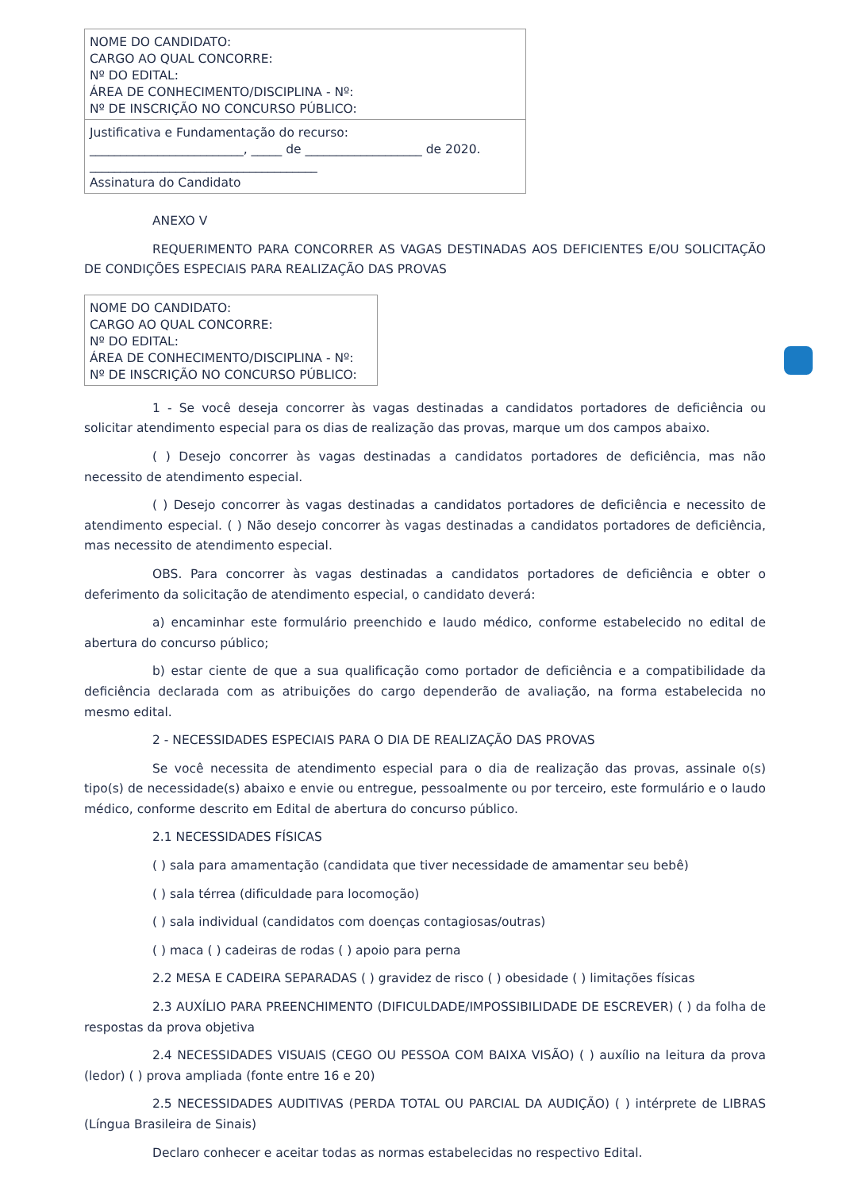| NOME DO CANDIDATO: CARGO AO QUAL CONCORRE: Nº DO EDITAL: ÁREA DE CONHECIMENTO/DISCIPLINA - Nº: Nº DE INSCRIÇÃO NO CONCURSO PÚBLICO: |
| Justificativa e Fundamentação do recurso: _________________________, _____ de ___________________ de 2020. _____________________________________ Assinatura do Candidato |
ANEXO V
REQUERIMENTO PARA CONCORRER AS VAGAS DESTINADAS AOS DEFICIENTES E/OU SOLICITAÇÃO DE CONDIÇÕES ESPECIAIS PARA REALIZAÇÃO DAS PROVAS
| NOME DO CANDIDATO: CARGO AO QUAL CONCORRE: Nº DO EDITAL: ÁREA DE CONHECIMENTO/DISCIPLINA - Nº: Nº DE INSCRIÇÃO NO CONCURSO PÚBLICO: |
1 - Se você deseja concorrer às vagas destinadas a candidatos portadores de deficiência ou solicitar atendimento especial para os dias de realização das provas, marque um dos campos abaixo.
( ) Desejo concorrer às vagas destinadas a candidatos portadores de deficiência, mas não necessito de atendimento especial.
( ) Desejo concorrer às vagas destinadas a candidatos portadores de deficiência e necessito de atendimento especial. ( ) Não desejo concorrer às vagas destinadas a candidatos portadores de deficiência, mas necessito de atendimento especial.
OBS. Para concorrer às vagas destinadas a candidatos portadores de deficiência e obter o deferimento da solicitação de atendimento especial, o candidato deverá:
a) encaminhar este formulário preenchido e laudo médico, conforme estabelecido no edital de abertura do concurso público;
b) estar ciente de que a sua qualificação como portador de deficiência e a compatibilidade da deficiência declarada com as atribuições do cargo dependerão de avaliação, na forma estabelecida no mesmo edital.
2 - NECESSIDADES ESPECIAIS PARA O DIA DE REALIZAÇÃO DAS PROVAS
Se você necessita de atendimento especial para o dia de realização das provas, assinale o(s) tipo(s) de necessidade(s) abaixo e envie ou entregue, pessoalmente ou por terceiro, este formulário e o laudo médico, conforme descrito em Edital de abertura do concurso público.
2.1 NECESSIDADES FÍSICAS
( ) sala para amamentação (candidata que tiver necessidade de amamentar seu bebê)
( ) sala térrea (dificuldade para locomoção)
( ) sala individual (candidatos com doenças contagiosas/outras)
( ) maca ( ) cadeiras de rodas ( ) apoio para perna
2.2 MESA E CADEIRA SEPARADAS ( ) gravidez de risco ( ) obesidade ( ) limitações físicas
2.3 AUXÍLIO PARA PREENCHIMENTO (DIFICULDADE/IMPOSSIBILIDADE DE ESCREVER) ( ) da folha de respostas da prova objetiva
2.4 NECESSIDADES VISUAIS (CEGO OU PESSOA COM BAIXA VISÃO) ( ) auxílio na leitura da prova (ledor) ( ) prova ampliada (fonte entre 16 e 20)
2.5 NECESSIDADES AUDITIVAS (PERDA TOTAL OU PARCIAL DA AUDIÇÃO) ( ) intérprete de LIBRAS (Língua Brasileira de Sinais)
Declaro conhecer e aceitar todas as normas estabelecidas no respectivo Edital.